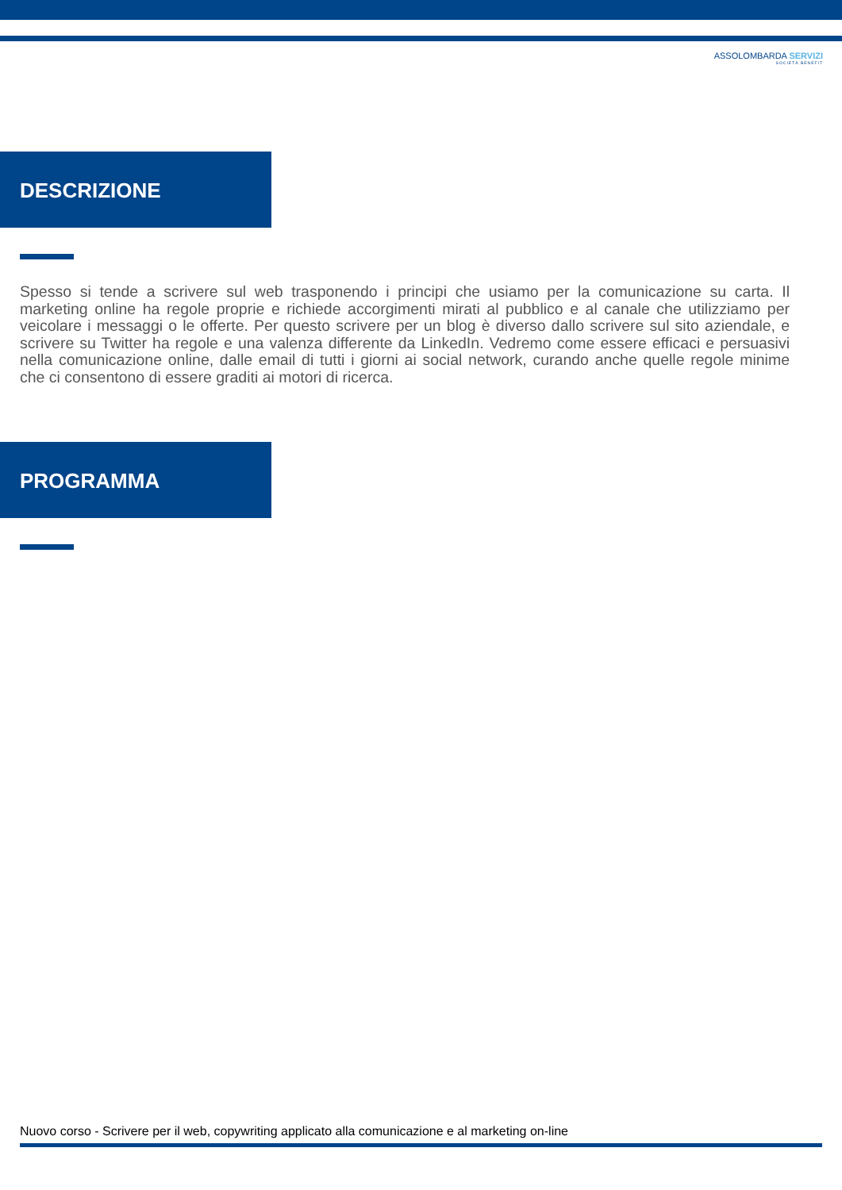ASSOLOMBARDA SERVIZI
SOCIETÀ BENEFIT
DESCRIZIONE
Spesso si tende a scrivere sul web trasponendo i principi che usiamo per la comunicazione su carta. Il marketing online ha regole proprie e richiede accorgimenti mirati al pubblico e al canale che utilizziamo per veicolare i messaggi o le offerte. Per questo scrivere per un blog è diverso dallo scrivere sul sito aziendale, e scrivere su Twitter ha regole e una valenza differente da LinkedIn. Vedremo come essere efficaci e persuasivi nella comunicazione online, dalle email di tutti i giorni ai social network, curando anche quelle regole minime che ci consentono di essere graditi ai motori di ricerca.
PROGRAMMA
Nuovo corso - Scrivere per il web, copywriting applicato alla comunicazione e al marketing on-line